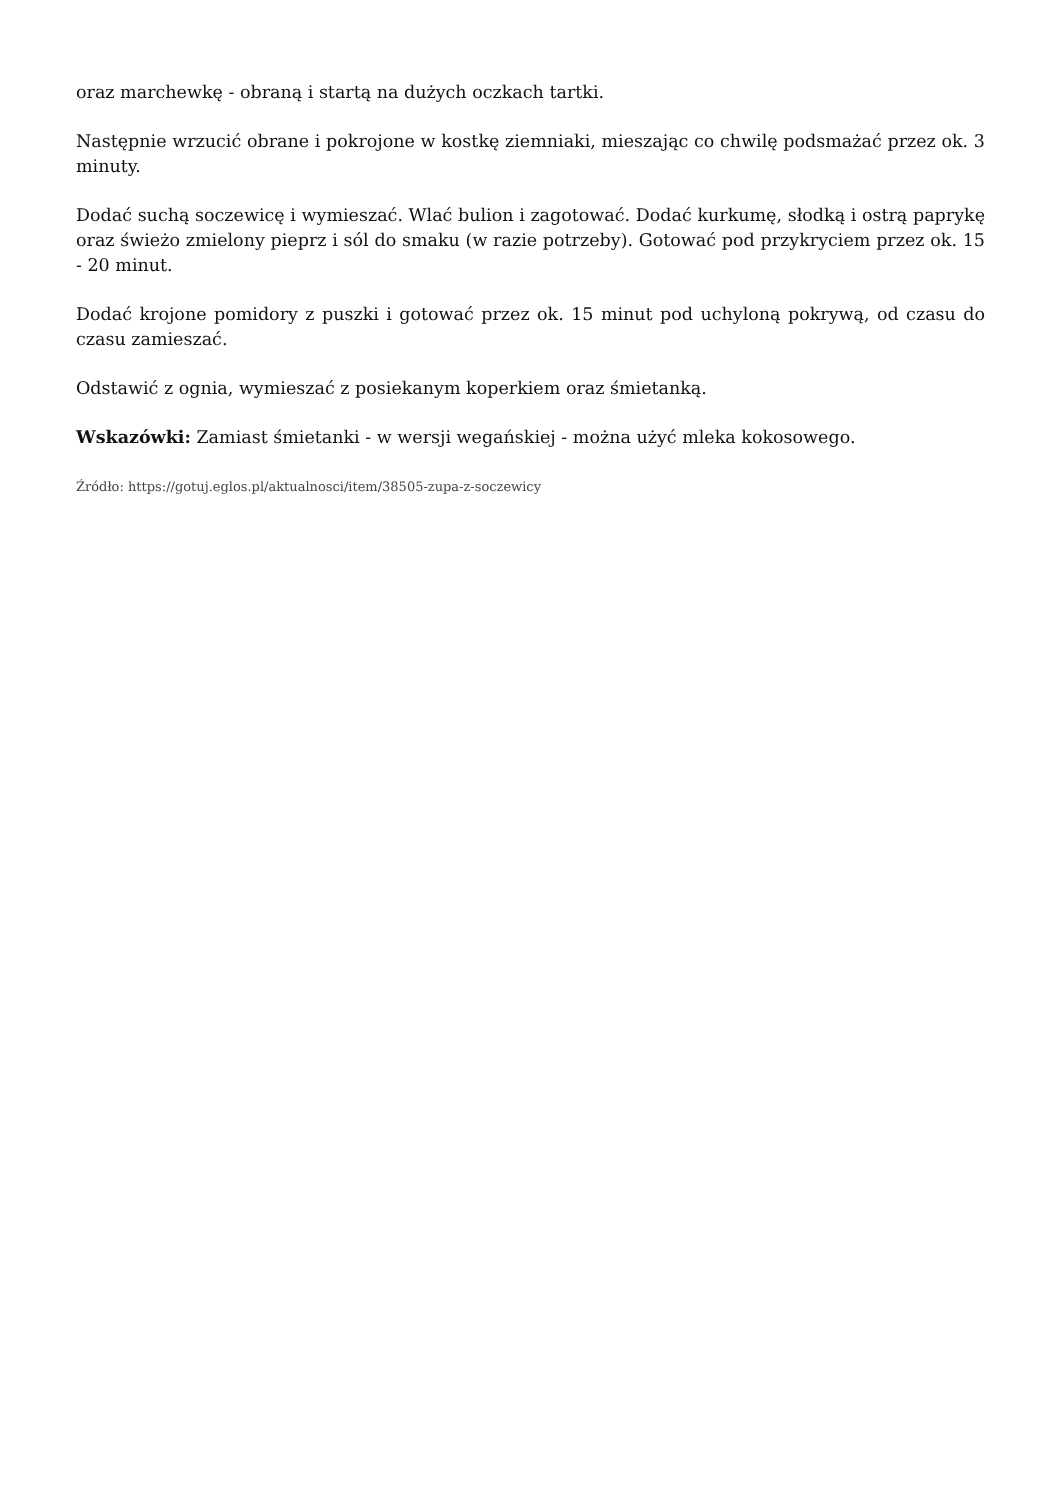oraz marchewkę - obraną i startą na dużych oczkach tartki.
Następnie wrzucić obrane i pokrojone w kostkę ziemniaki, mieszając co chwilę podsmażać przez ok. 3 minuty.
Dodać suchą soczewicę i wymieszać. Wlać bulion i zagotować. Dodać kurkumę, słodką i ostrą paprykę oraz świeżo zmielony pieprz i sól do smaku (w razie potrzeby). Gotować pod przykryciem przez ok. 15 - 20 minut.
Dodać krojone pomidory z puszki i gotować przez ok. 15 minut pod uchyloną pokrywą, od czasu do czasu zamieszać.
Odstawić z ognia, wymieszać z posiekanym koperkiem oraz śmietanką.
Wskazówki: Zamiast śmietanki - w wersji wegańskiej - można użyć mleka kokosowego.
Źródło: https://gotuj.eglos.pl/aktualnosci/item/38505-zupa-z-soczewicy